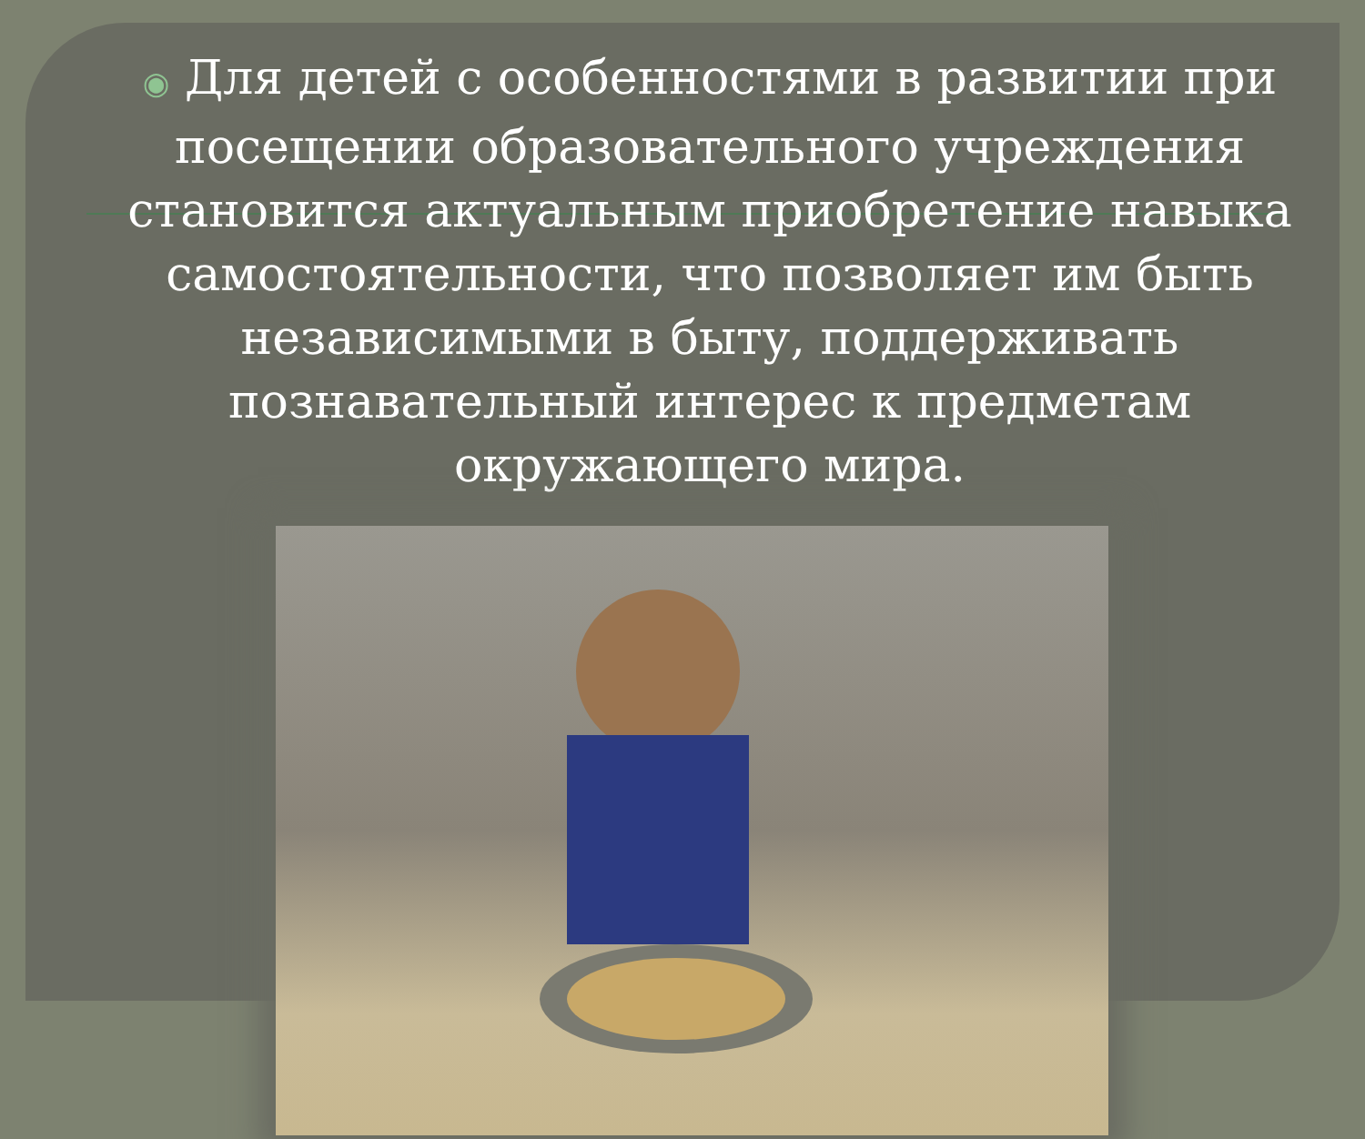◉ Для детей с особенностями в развитии при посещении образовательного учреждения становится актуальным приобретение навыка самостоятельности, что позволяет им быть независимыми в быту, поддерживать познавательный интерес к предметам окружающего мира.